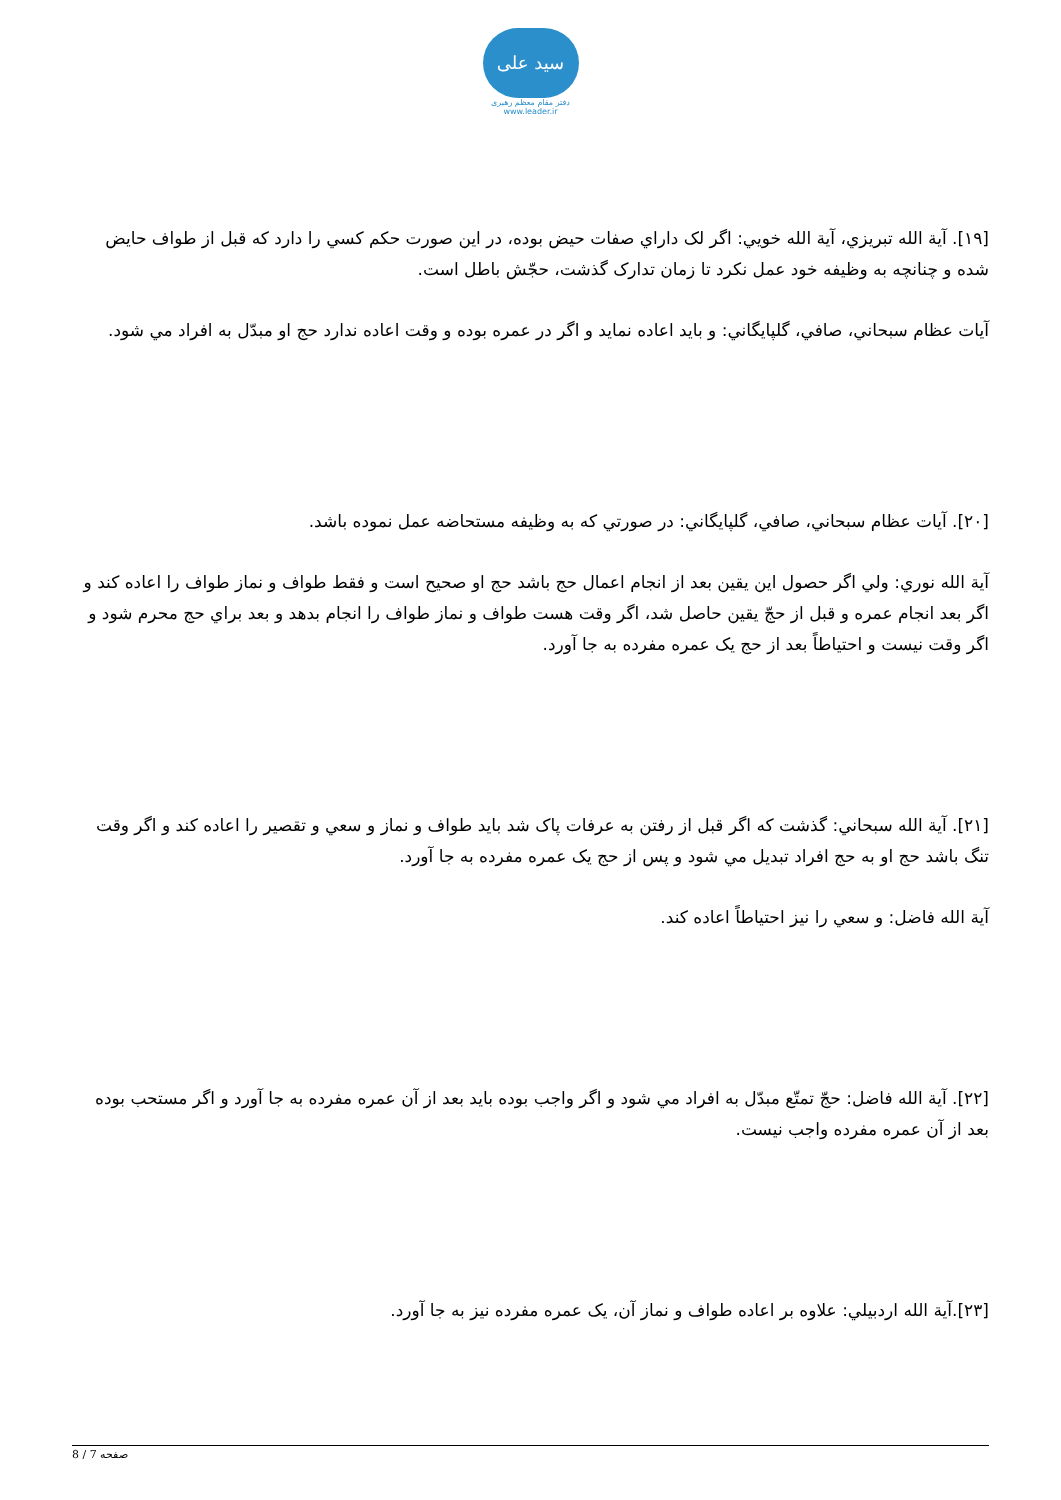سید علی
دفتر مقام معظم رهبری
www.leader.ir
[۱۹]. آية الله تبريزي، آية الله خويي: اگر لک داراي صفات حيض بوده، در اين صورت حکم کسي را دارد که قبل از طواف حايض شده و چنانچه به وظيفه خود عمل نکرد تا زمان تدارک گذشت، حجّش باطل است.
آيات عظام سبحاني، صافي، گلپايگاني: و بايد اعاده نمايد و اگر در عمره بوده و وقت اعاده ندارد حج او مبدّل به افراد مي شود.
[۲۰]. آيات عظام سبحاني، صافي، گلپايگاني: در صورتي که به وظيفه مستحاضه عمل نموده باشد.
آية الله نوري: ولي اگر حصول اين يقين بعد از انجام اعمال حج باشد حج او صحيح است و فقط طواف و نماز طواف را اعاده کند و اگر بعد انجام عمره و قبل از حجّ يقين حاصل شد، اگر وقت هست طواف و نماز طواف را انجام بدهد و بعد براي حج محرم شود و اگر وقت نيست و احتياطاً بعد از حج يک عمره مفرده به جا آورد.
[۲۱]. آية الله سبحاني: گذشت که اگر قبل از رفتن به عرفات پاک شد بايد طواف و نماز و سعي و تقصير را اعاده کند و اگر وقت تنگ باشد حج او به حج افراد تبديل مي شود و پس از حج يک عمره مفرده به جا آورد.
آية الله فاضل: و سعي را نيز احتياطاً اعاده کند.
[۲۲]. آية الله فاضل: حجّ تمتّع مبدّل به افراد مي شود و اگر واجب بوده بايد بعد از آن عمره مفرده به جا آورد و اگر مستحب بوده بعد از آن عمره مفرده واجب نيست.
[۲۳].آية الله اردبيلي: علاوه بر اعاده طواف و نماز آن، يک عمره مفرده نيز به جا آورد.
صفحه 7 / 8